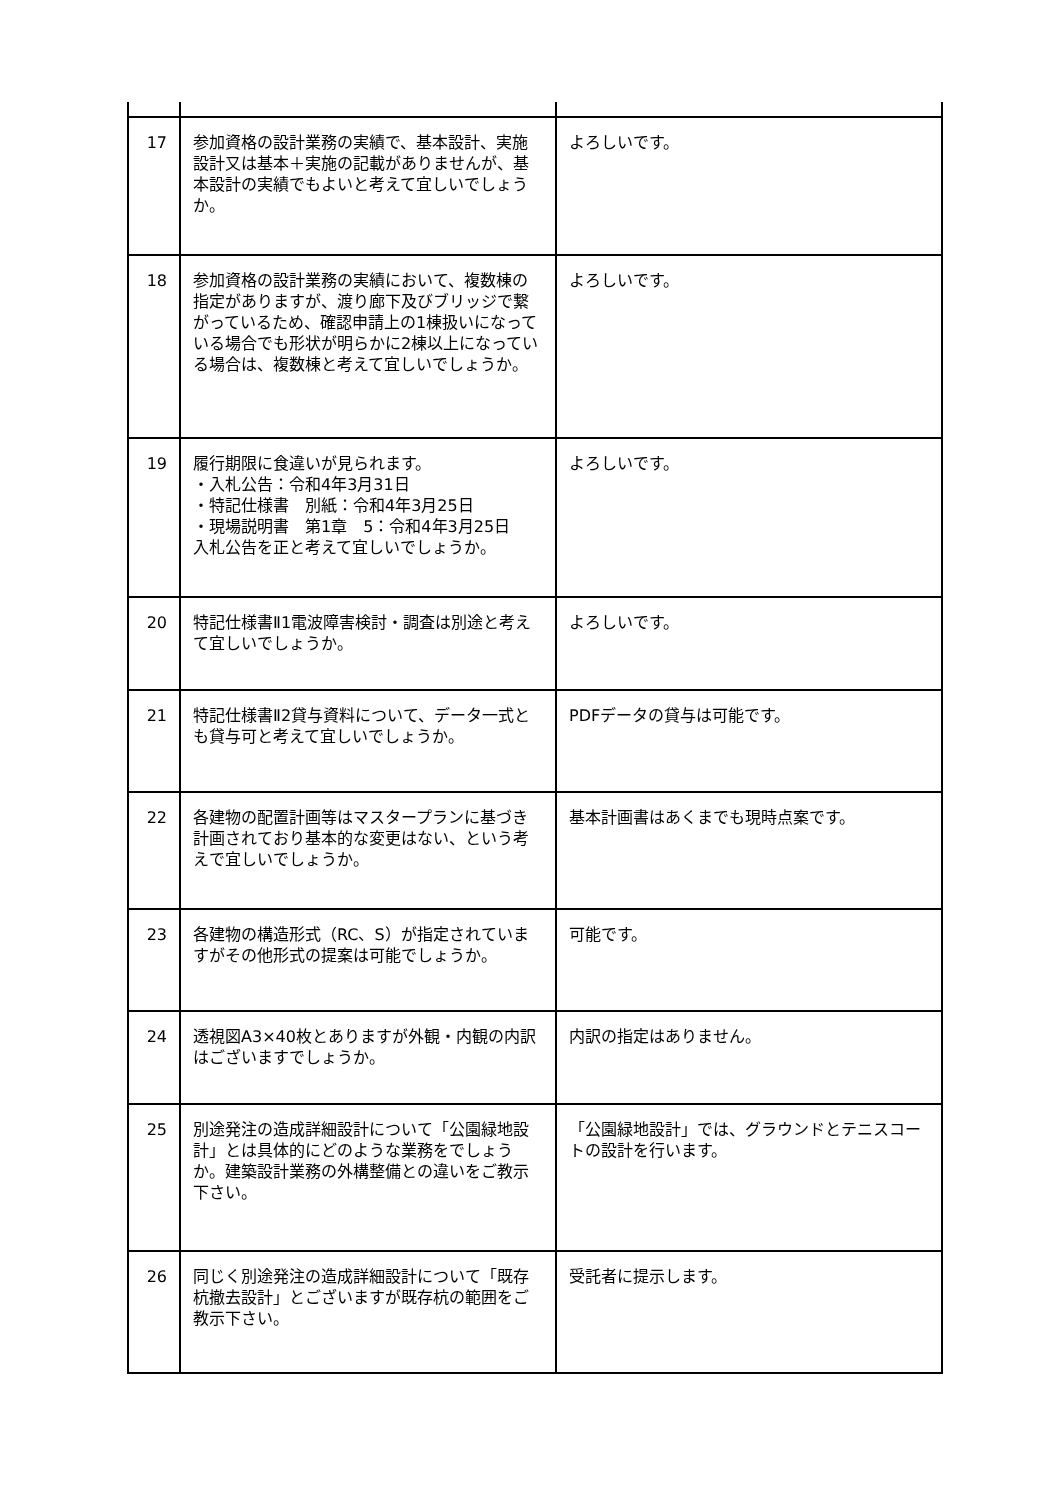| 17 | 参加資格の設計業務の実績で、基本設計、実施設計又は基本＋実施の記載がありませんが、基本設計の実績でもよいと考えて宜しいでしょうか。 | よろしいです。 |
| 18 | 参加資格の設計業務の実績において、複数棟の指定がありますが、渡り廊下及びブリッジで繋がっているため、確認申請上の1棟扱いになっている場合でも形状が明らかに2棟以上になっている場合は、複数棟と考えて宜しいでしょうか。 | よろしいです。 |
| 19 | 履行期限に食違いが見られます。 ・入札公告：令和4年3月31日 ・特記仕様書 別紙：令和4年3月25日 ・現場説明書 第1章 5：令和4年3月25日 入札公告を正と考えて宜しいでしょうか。 | よろしいです。 |
| 20 | 特記仕様書Ⅱ1電波障害検討・調査は別途と考えて宜しいでしょうか。 | よろしいです。 |
| 21 | 特記仕様書Ⅱ2貸与資料について、データ一式とも貸与可と考えて宜しいでしょうか。 | PDFデータの貸与は可能です。 |
| 22 | 各建物の配置計画等はマスタープランに基づき計画されており基本的な変更はない、という考えで宜しいでしょうか。 | 基本計画書はあくまでも現時点案です。 |
| 23 | 各建物の構造形式（RC、S）が指定されていますがその他形式の提案は可能でしょうか。 | 可能です。 |
| 24 | 透視図A3×40枚とありますが外観・内観の内訳はございますでしょうか。 | 内訳の指定はありません。 |
| 25 | 別途発注の造成詳細設計について「公園緑地設計」とは具体的にどのような業務をでしょうか。建築設計業務の外構整備との違いをご教示下さい。 | 「公園緑地設計」では、グラウンドとテニスコートの設計を行います。 |
| 26 | 同じく別途発注の造成詳細設計について「既存杭撤去設計」とございますが既存杭の範囲をご教示下さい。 | 受託者に提示します。 |